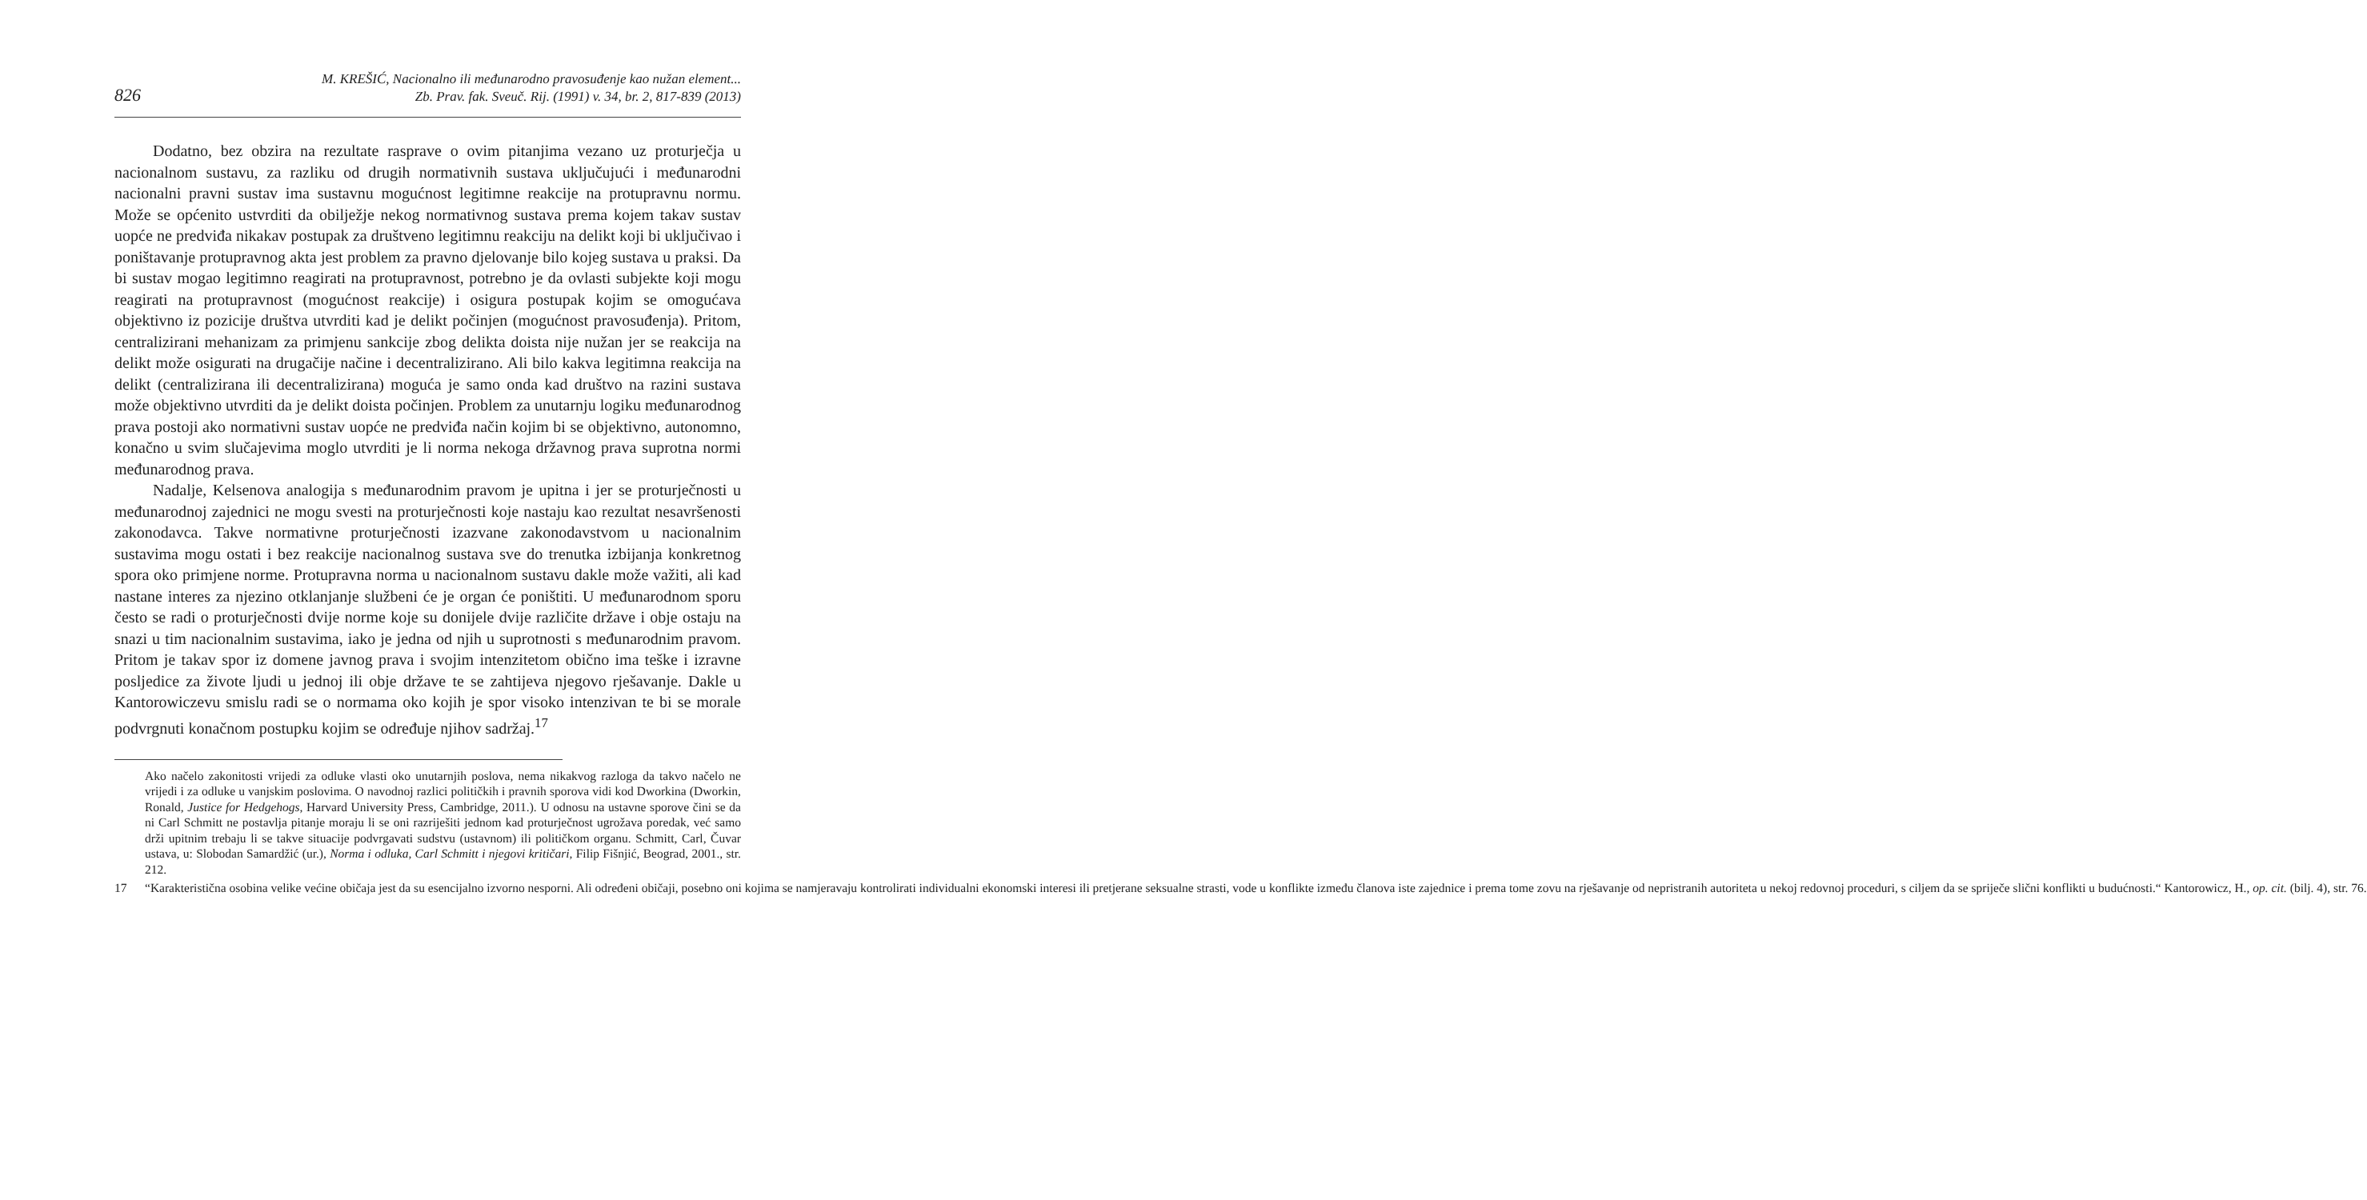826
M. KREŠIĆ, Nacionalno ili međunarodno pravosuđenje kao nužan element...
Zb. Prav. fak. Sveuč. Rij. (1991) v. 34, br. 2, 817-839 (2013)
Dodatno, bez obzira na rezultate rasprave o ovim pitanjima vezano uz proturječja u nacionalnom sustavu, za razliku od drugih normativnih sustava uključujući i međunarodni nacionalni pravni sustav ima sustavnu mogućnost legitimne reakcije na protupravnu normu. Može se općenito ustvrditi da obilježje nekog normativnog sustava prema kojem takav sustav uopće ne predviđa nikakav postupak za društveno legitimnu reakciju na delikt koji bi uključivao i poništavanje protupravnog akta jest problem za pravno djelovanje bilo kojeg sustava u praksi. Da bi sustav mogao legitimno reagirati na protupravnost, potrebno je da ovlasti subjekte koji mogu reagirati na protupravnost (mogućnost reakcije) i osigura postupak kojim se omogućava objektivno iz pozicije društva utvrditi kad je delikt počinjen (mogućnost pravosuđenja). Pritom, centralizirani mehanizam za primjenu sankcije zbog delikta doista nije nužan jer se reakcija na delikt može osigurati na drugačije načine i decentralizirano. Ali bilo kakva legitimna reakcija na delikt (centralizirana ili decentralizirana) moguća je samo onda kad društvo na razini sustava može objektivno utvrditi da je delikt doista počinjen. Problem za unutarnju logiku međunarodnog prava postoji ako normativni sustav uopće ne predviđa način kojim bi se objektivno, autonomno, konačno u svim slučajevima moglo utvrditi je li norma nekoga državnog prava suprotna normi međunarodnog prava.
Nadalje, Kelsenova analogija s međunarodnim pravom je upitna i jer se proturječnosti u međunarodnoj zajednici ne mogu svesti na proturječnosti koje nastaju kao rezultat nesavršenosti zakonodavca. Takve normativne proturječnosti izazvane zakonodavstvom u nacionalnim sustavima mogu ostati i bez reakcije nacionalnog sustava sve do trenutka izbijanja konkretnog spora oko primjene norme. Protupravna norma u nacionalnom sustavu dakle može važiti, ali kad nastane interes za njezino otklanjanje službeni će je organ će poništiti. U međunarodnom sporu često se radi o proturječnosti dvije norme koje su donijele dvije različite države i obje ostaju na snazi u tim nacionalnim sustavima, iako je jedna od njih u suprotnosti s međunarodnim pravom. Pritom je takav spor iz domene javnog prava i svojim intenzitetom obično ima teške i izravne posljedice za živote ljudi u jednoj ili obje države te se zahtijeva njegovo rješavanje. Dakle u Kantorowiczevu smislu radi se o normama oko kojih je spor visoko intenzivan te bi se morale podvrgnuti konačnom postupku kojim se određuje njihov sadržaj.<sup>17</sup>
Ako načelo zakonitosti vrijedi za odluke vlasti oko unutarnjih poslova, nema nikakvog razloga da takvo načelo ne vrijedi i za odluke u vanjskim poslovima. O navodnoj razlici političkih i pravnih sporova vidi kod Dworkina (Dworkin, Ronald, Justice for Hedgehogs, Harvard University Press, Cambridge, 2011.). U odnosu na ustavne sporove čini se da ni Carl Schmitt ne postavlja pitanje moraju li se oni razriješiti jednom kad proturječnost ugrožava poredak, već samo drži upitnim trebaju li se takve situacije podvrgavati sudstvu (ustavnom) ili političkom organu. Schmitt, Carl, Čuvar ustava, u: Slobodan Samardžić (ur.), Norma i odluka, Carl Schmitt i njegovi kritičari, Filip Fišnjić, Beograd, 2001., str. 212.
17 “Karakteristična osobina velike većine običaja jest da su esencijalno izvorno nesporni. Ali određeni običaji, posebno oni kojima se namjeravaju kontrolirati individualni ekonomski interesi ili pretjerane seksualne strasti, vode u konflikte između članova iste zajednice i prema tome zovu na rješavanje od nepristranih autoriteta u nekoj redovnoj proceduri, s ciljem da se spriječe slični konflikti u budućnosti.“ Kantorowicz, H., op. cit. (bilj. 4), str. 76.